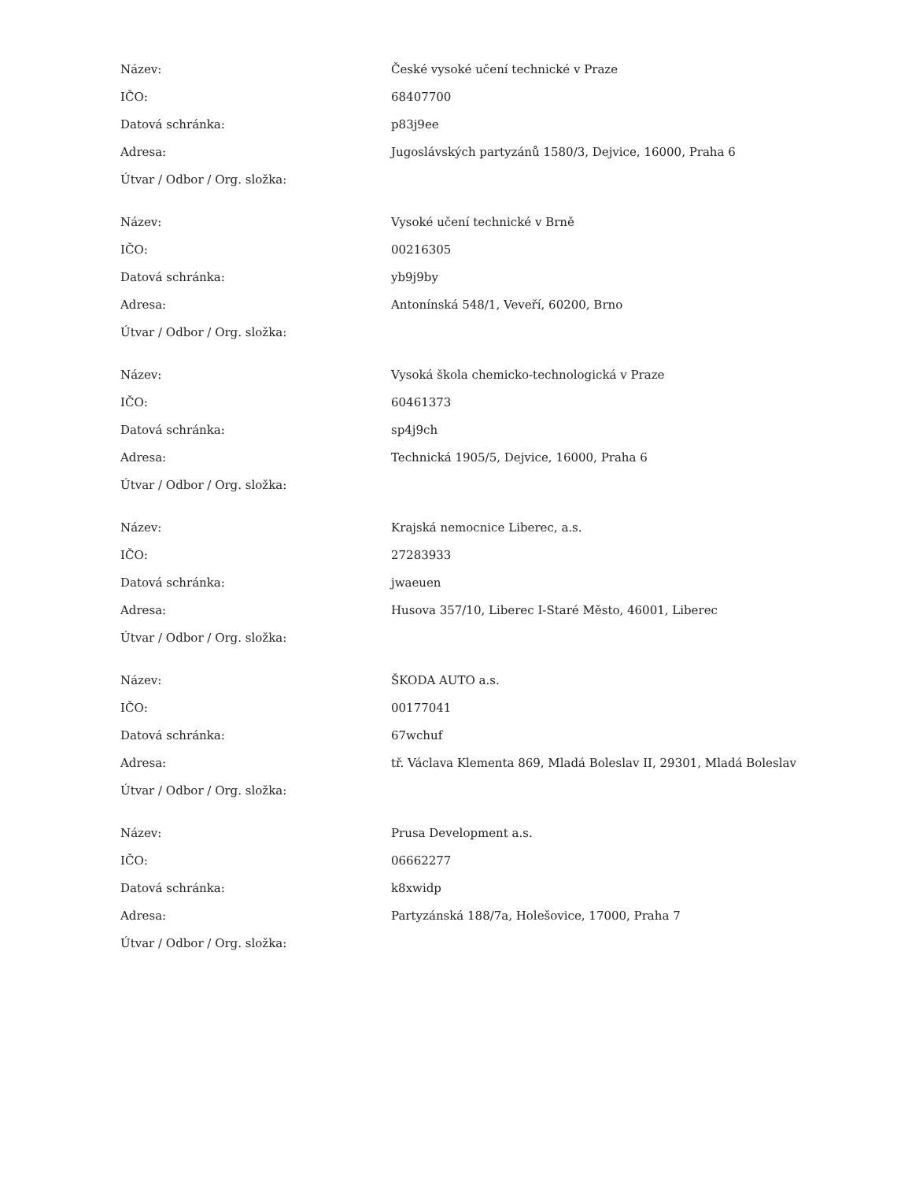| Název: | České vysoké učení technické v Praze |
| IČO: | 68407700 |
| Datová schránka: | p83j9ee |
| Adresa: | Jugoslávských partyzánů 1580/3, Dejvice, 16000, Praha 6 |
| Útvar / Odbor / Org. složka: | |
| Název: | Vysoké učení technické v Brně |
| IČO: | 00216305 |
| Datová schránka: | yb9j9by |
| Adresa: | Antonínská 548/1, Veveří, 60200, Brno |
| Útvar / Odbor / Org. složka: | |
| Název: | Vysoká škola chemicko-technologická v Praze |
| IČO: | 60461373 |
| Datová schránka: | sp4j9ch |
| Adresa: | Technická 1905/5, Dejvice, 16000, Praha 6 |
| Útvar / Odbor / Org. složka: | |
| Název: | Krajská nemocnice Liberec, a.s. |
| IČO: | 27283933 |
| Datová schránka: | jwaeuen |
| Adresa: | Husova 357/10, Liberec I-Staré Město, 46001, Liberec |
| Útvar / Odbor / Org. složka: | |
| Název: | ŠKODA AUTO a.s. |
| IČO: | 00177041 |
| Datová schránka: | 67wchuf |
| Adresa: | tř. Václava Klementa 869, Mladá Boleslav II, 29301, Mladá Boleslav |
| Útvar / Odbor / Org. složka: | |
| Název: | Prusa Development a.s. |
| IČO: | 06662277 |
| Datová schránka: | k8xwidp |
| Adresa: | Partyzánská 188/7a, Holešovice, 17000, Praha 7 |
| Útvar / Odbor / Org. složka: | |